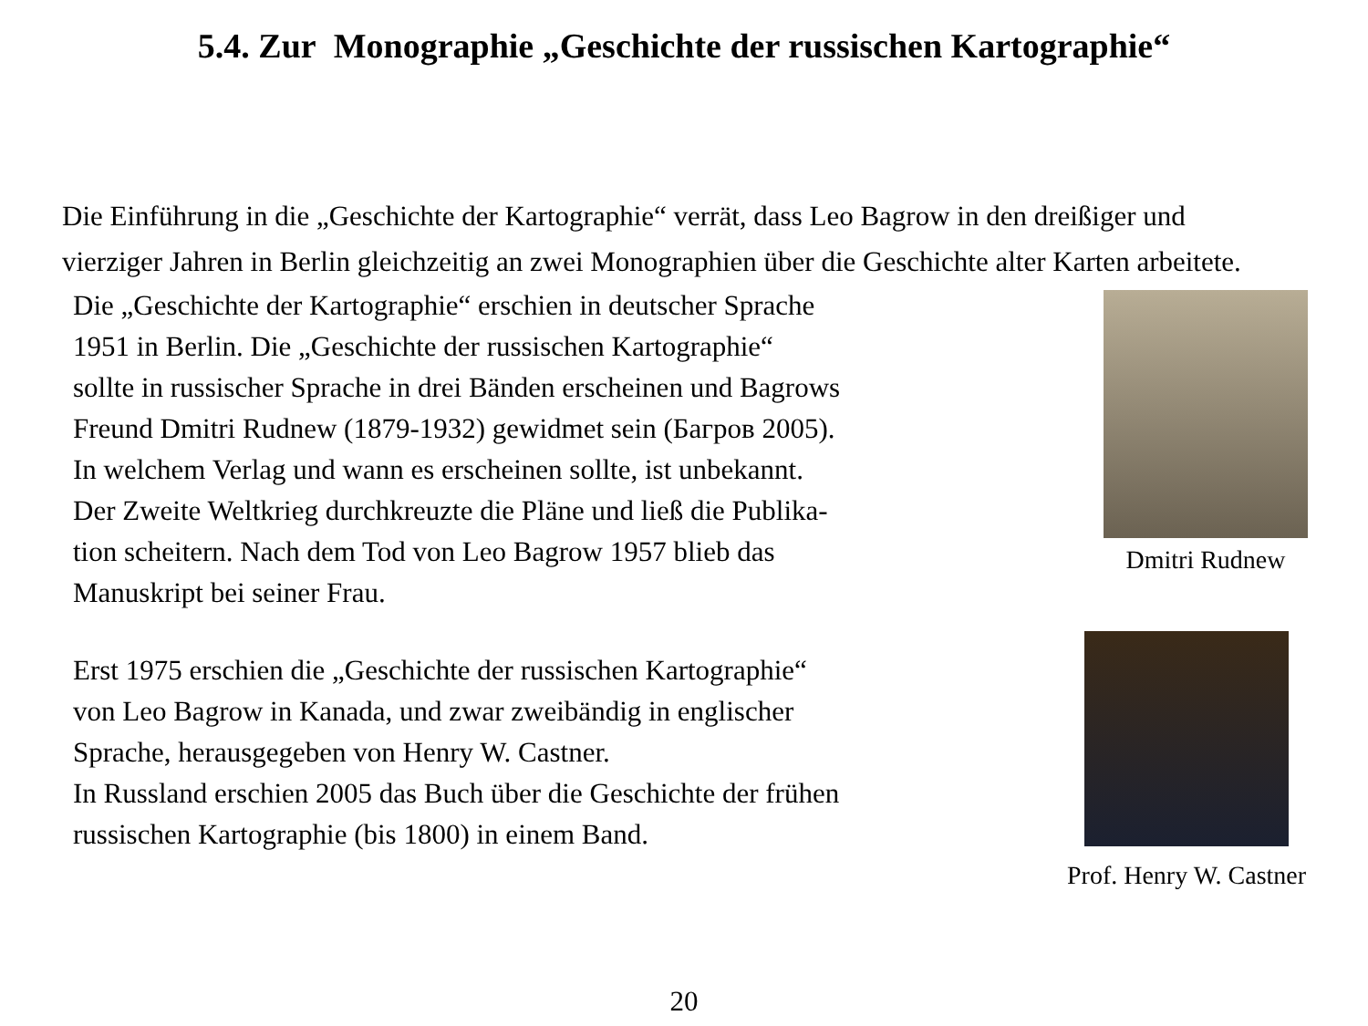5.4. Zur Monographie „Geschichte der russischen Kartographie“
Die Einführung in die „Geschichte der Kartographie“ verrät, dass Leo Bagrow in den dreißiger und vierziger Jahren in Berlin gleichzeitig an zwei Monographien über die Geschichte alter Karten arbeitete.
Die „Geschichte der Kartographie“ erschien in deutscher Sprache
1951 in Berlin. Die „Geschichte der russischen Kartographie“
sollte in russischer Sprache in drei Bänden erscheinen und Bagrows
Freund Dmitri Rudnew (1879-1932) gewidmet sein (Багров 2005).
In welchem Verlag und wann es erscheinen sollte, ist unbekannt.
Der Zweite Weltkrieg durchkreuzte die Pläne und ließ die Publika-
tion scheitern. Nach dem Tod von Leo Bagrow 1957 blieb das
Manuskript bei seiner Frau.
Dmitri Rudnew
Erst 1975 erschien die „Geschichte der russischen Kartographie“
von Leo Bagrow in Kanada, und zwar zweibändig in englischer
Sprache, herausgegeben von Henry W. Castner.
In Russland erschien 2005 das Buch über die Geschichte der frühen
russischen Kartographie (bis 1800) in einem Band.
Prof. Henry W. Castner
20